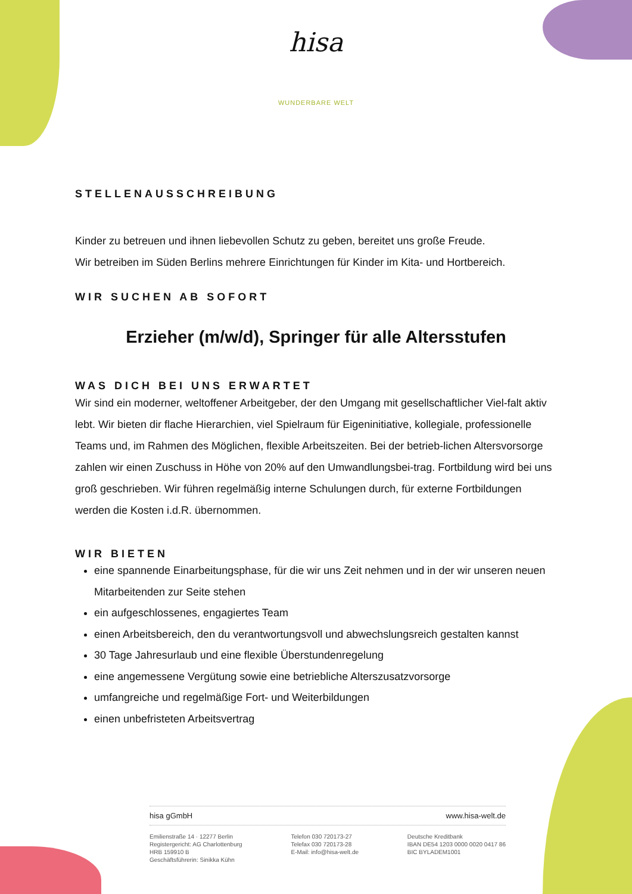hisa
WUNDERBARE WELT
STELLENAUSSCHREIBUNG
Kinder zu betreuen und ihnen liebevollen Schutz zu geben, bereitet uns große Freude.
Wir betreiben im Süden Berlins mehrere Einrichtungen für Kinder im Kita- und Hortbereich.
WIR SUCHEN AB SOFORT
Erzieher (m/w/d), Springer für alle Altersstufen
WAS DICH BEI UNS ERWARTET
Wir sind ein moderner, weltoffener Arbeitgeber, der den Umgang mit gesellschaftlicher Viel-falt aktiv lebt. Wir bieten dir flache Hierarchien, viel Spielraum für Eigeninitiative, kollegiale, professionelle Teams und, im Rahmen des Möglichen, flexible Arbeitszeiten. Bei der betrieb-lichen Altersvorsorge zahlen wir einen Zuschuss in Höhe von 20% auf den Umwandlungsbei-trag. Fortbildung wird bei uns groß geschrieben. Wir führen regelmäßig interne Schulungen durch, für externe Fortbildungen werden die Kosten i.d.R. übernommen.
WIR BIETEN
eine spannende Einarbeitungsphase, für die wir uns Zeit nehmen und in der wir unseren neuen Mitarbeitenden zur Seite stehen
ein aufgeschlossenes, engagiertes Team
einen Arbeitsbereich, den du verantwortungsvoll und abwechslungsreich gestalten kannst
30 Tage Jahresurlaub und eine flexible Überstundenregelung
eine angemessene Vergütung sowie eine betriebliche Alterszusatzvorsorge
umfangreiche und regelmäßige Fort- und Weiterbildungen
einen unbefristeten Arbeitsvertrag
hisa gGmbH www.hisa-welt.de
Emilienstraße 14 · 12277 Berlin
Registergericht: AG Charlottenburg
HRB 159910 B
Geschäftsführerin: Sinikka Kühn
Telefon 030 720173-27
Telefax 030 720173-28
E-Mail: info@hisa-welt.de
Deutsche Kreditbank
IBAN DE54 1203 0000 0020 0417 86
BIC BYLADEM1001